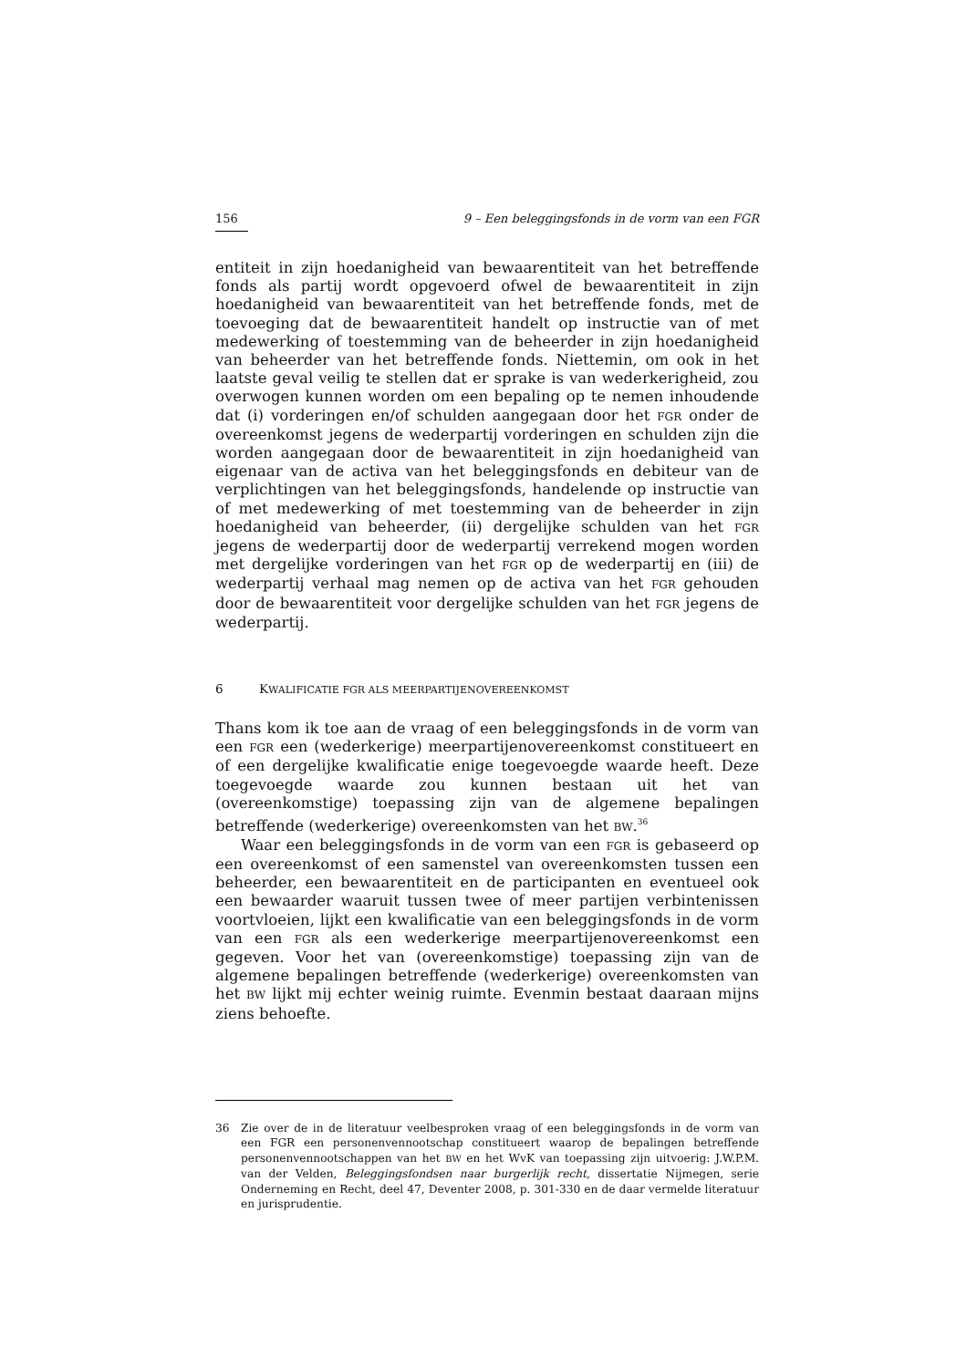156 9 – Een beleggingsfonds in de vorm van een FGR
entiteit in zijn hoedanigheid van bewaarentiteit van het betreffende fonds als partij wordt opgevoerd ofwel de bewaarentiteit in zijn hoedanigheid van bewaarentiteit van het betreffende fonds, met de toevoeging dat de bewaarentiteit handelt op instructie van of met medewerking of toestemming van de beheerder in zijn hoedanigheid van beheerder van het betreffende fonds. Niettemin, om ook in het laatste geval veilig te stellen dat er sprake is van wederkerigheid, zou overwogen kunnen worden om een bepaling op te nemen inhoudende dat (i) vorderingen en/of schulden aangegaan door het FGR onder de overeenkomst jegens de wederpartij vorderingen en schulden zijn die worden aangegaan door de bewaarentiteit in zijn hoedanigheid van eigenaar van de activa van het beleggingsfonds en debiteur van de verplichtingen van het beleggingsfonds, handelende op instructie van of met medewerking of met toestemming van de beheerder in zijn hoedanigheid van beheerder, (ii) dergelijke schulden van het FGR jegens de wederpartij door de wederpartij verrekend mogen worden met dergelijke vorderingen van het FGR op de wederpartij en (iii) de wederpartij verhaal mag nemen op de activa van het FGR gehouden door de bewaarentiteit voor dergelijke schulden van het FGR jegens de wederpartij.
6 KWALIFICATIE FGR ALS MEERPARTIJENOVEREENKOMST
Thans kom ik toe aan de vraag of een beleggingsfonds in de vorm van een FGR een (wederkerige) meerpartijenovereenkomst constitueert en of een dergelijke kwalificatie enige toegevoegde waarde heeft. Deze toegevoegde waarde zou kunnen bestaan uit het van (overeenkomstige) toepassing zijn van de algemene bepalingen betreffende (wederkerige) overeenkomsten van het BW.<sup>36</sup>
Waar een beleggingsfonds in de vorm van een FGR is gebaseerd op een overeenkomst of een samenstel van overeenkomsten tussen een beheerder, een bewaarentiteit en de participanten en eventueel ook een bewaarder waaruit tussen twee of meer partijen verbintenissen voortvloeien, lijkt een kwalificatie van een beleggingsfonds in de vorm van een FGR als een wederkerige meerpartijenovereenkomst een gegeven. Voor het van (overeenkomstige) toepassing zijn van de algemene bepalingen betreffende (wederkerige) overeenkomsten van het BW lijkt mij echter weinig ruimte. Evenmin bestaat daaraan mijns ziens behoefte.
36 Zie over de in de literatuur veelbesproken vraag of een beleggingsfonds in de vorm van een FGR een personenvennootschap constitueert waarop de bepalingen betreffende personenvennootschappen van het BW en het WvK van toepassing zijn uitvoerig: J.W.P.M. van der Velden, Beleggingsfondsen naar burgerlijk recht, dissertatie Nijmegen, serie Onderneming en Recht, deel 47, Deventer 2008, p. 301-330 en de daar vermelde literatuur en jurisprudentie.